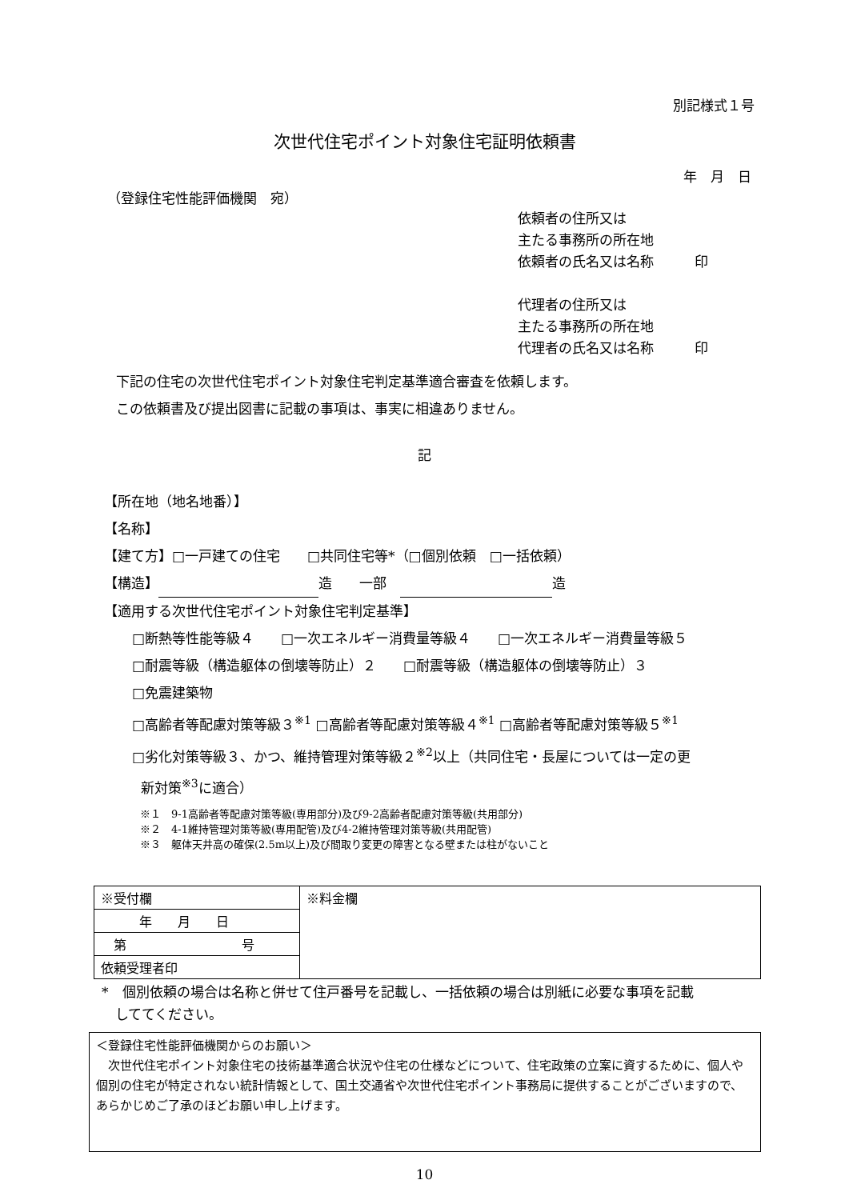別記様式１号
次世代住宅ポイント対象住宅証明依頼書
年　月　日
（登録住宅性能評価機関　宛）
依頼者の住所又は
主たる事務所の所在地
依頼者の氏名又は名称　　　印
代理者の住所又は
主たる事務所の所在地
代理者の氏名又は名称　　　印
下記の住宅の次世代住宅ポイント対象住宅判定基準適合審査を依頼します。
この依頼書及び提出図書に記載の事項は、事実に相違ありません。
記
【所在地（地名地番）】
【名称】
【建て方】□一戸建ての住宅　　□共同住宅等*（□個別依頼　□一括依頼）
【構造】 造　　一部　 造
【適用する次世代住宅ポイント対象住宅判定基準】
□断熱等性能等級４　　□一次エネルギー消費量等級４　　□一次エネルギー消費量等級５
□耐震等級（構造躯体の倒壊等防止）２　　□耐震等級（構造躯体の倒壊等防止）３
□免震建築物
□高齢者等配慮対策等級３<sup>※1</sup> □高齢者等配慮対策等級４<sup>※1</sup> □高齢者等配慮対策等級５<sup>※1</sup>
□劣化対策等級３、かつ、維持管理対策等級２<sup>※2</sup>以上（共同住宅・長屋については一定の更
新対策<sup>※3</sup>に適合）
※１　9-1高齢者等配慮対策等級(専用部分)及び9-2高齢者配慮対策等級(共用部分)
※２　4-1維持管理対策等級(専用配管)及び4-2維持管理対策等級(共用配管)
※３　躯体天井高の確保(2.5m以上)及び間取り変更の障害となる壁または柱がないこと
| ※受付欄 | ※料金欄 |
| 年 月 日 | |
| 第 号 | |
| 依頼受理者印 | |
*　個別依頼の場合は名称と併せて住戸番号を記載し、一括依頼の場合は別紙に必要な事項を記載
　しててください。
＜登録住宅性能評価機関からのお願い＞
　次世代住宅ポイント対象住宅の技術基準適合状況や住宅の仕様などについて、住宅政策の立案に資するために、個人や個別の住宅が特定されない統計情報として、国土交通省や次世代住宅ポイント事務局に提供することがございますので、あらかじめご了承のほどお願い申し上げます。
10